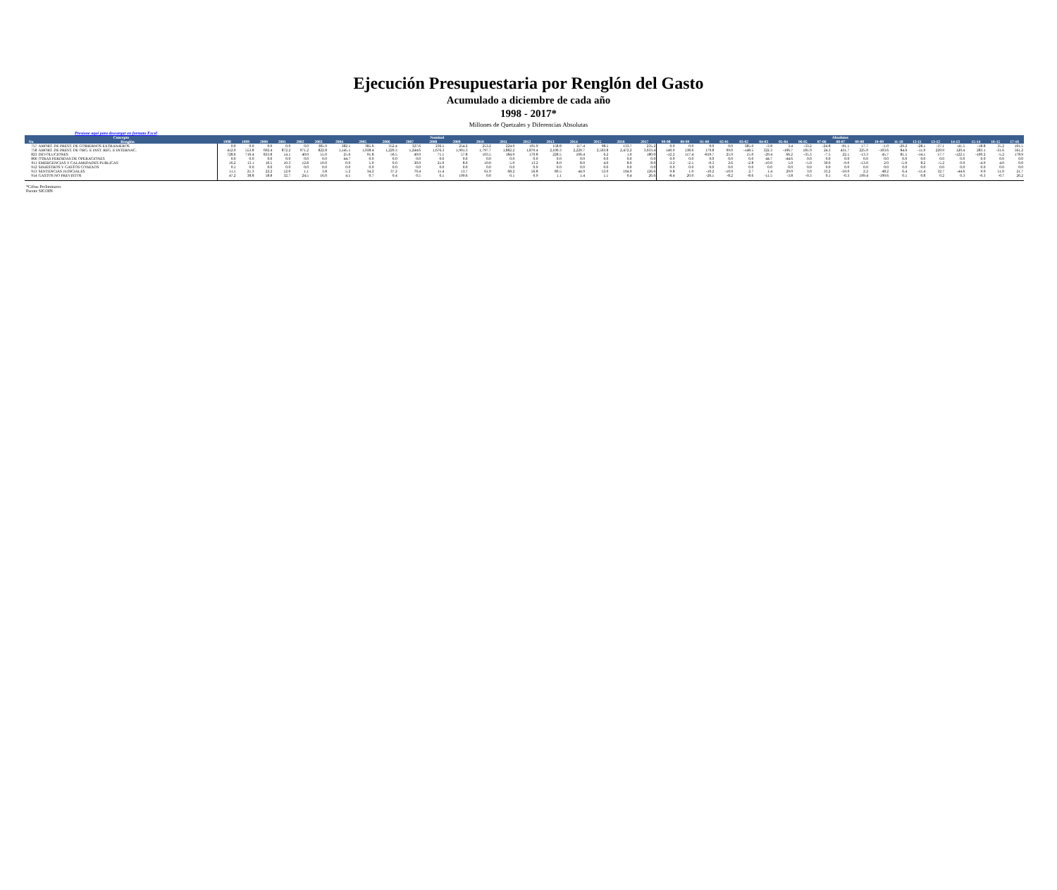Ejecución Presupuestaria por Renglón del Gasto
Acumulado a diciembre de cada año
1998 - 2017*
Millones de Quetzales y Diferencias Absolutas
Presione aquí para descargar en formato Excel
| Concepto | | Nominal | | | | | | | | | | | | | | | | | | | | Absolutas | | | | | | | | | | | | | | | | | | |
| --- | --- | --- | --- | --- | --- | --- | --- | --- | --- | --- | --- | --- | --- | --- | --- | --- | --- | --- | --- | --- | --- | --- | --- | --- | --- | --- | --- | --- | --- | --- | --- | --- | --- | --- | --- | --- | --- | --- | --- | --- |
| No | Renglón | 1998 | 1999 | 2000 | 2001 | 2002 | 2003 | 2004 | 2005 | 2006 | 2007 | 2008 | 2009 | 2010 | 2011 | 2012 | 2013 | 2014 | 2015 | 2016 | 2017 | 99-98 | 00-99 | 01-00 | 02-01 | 03-02 | 04-03 | 05-04 | 06-05 | 07-06 | 08-07 | 09-08 | 10-09 | 11-10 | 12-11 | 13-12 | 14-13 | 15-14 | 16-15 | 17-16 |
| 757 | AMORT. DE PREST. DE GOBIERNOS EXTRANJEROS | 0.0 | 0.0 | 0.0 | 0.0 | 0.0 | 385.9 | 382.1 | 385.6 | 352.4 | 327.6 | 236.5 | 254.2 | 253.2 | 224.0 | 195.9 | 158.8 | 117.4 | 98.5 | 133.7 | 235.2 | 0.0 | 0.0 | 0.0 | 0.0 | 385.9 | -3.8 | 3.4 | -33.2 | -24.8 | -91.1 | 17.7 | -1.0 | -29.2 | -28.1 | -37.1 | -41.5 | -18.8 | 35.2 | 101.5 |
| 758 | AMORT. DE PREST. DE ORG. E INST. REG. E INTERNAC. | 412.9 | 553.8 | 692.4 | 872.2 | 971.2 | 822.8 | 1,145.1 | 1,038.4 | 1,220.3 | 1,244.6 | 1,676.3 | 1,901.3 | 1,797.7 | 1,882.2 | 1,870.4 | 2,100.3 | 2,220.7 | 2,503.8 | 2,472.2 | 3,033.4 | 140.9 | 138.6 | 179.8 | 99.0 | -148.5 | 322.3 | -106.7 | 181.9 | 24.3 | 431.7 | 225.0 | -103.6 | 84.6 | -11.9 | 229.9 | 120.4 | 283.1 | -31.6 | 561.2 |
| 823 | DEVOLUCIONES | 728.6 | 716.4 | 833.8 | 14.1 | 40.0 | 55.0 | 25.6 | 91.8 | 56.5 | 49.0 | 71.1 | 57.8 | 103.5 | 184.9 | 170.8 | 228.5 | 106.4 | 6.2 | 1.0 | 180.0 | -12.2 | 117.4 | -819.7 | 25.9 | 15.0 | -29.4 | 66.2 | -35.3 | -7.5 | 22.1 | -13.3 | 45.7 | 81.5 | -14.1 | 57.7 | -122.1 | -100.2 | -5.2 | 178.9 |
| 866 | OTRAS PERDIDAS DE OPERACIONES | 0.0 | 0.0 | 0.0 | 0.0 | 0.0 | 0.0 | 44.7 | 0.0 | 0.0 | 0.0 | 0.0 | 0.0 | 0.0 | 0.0 | 0.0 | 0.0 | 0.0 | 0.0 | 0.0 | 0.0 | 0.0 | 0.0 | 0.0 | 0.0 | 0.0 | 44.7 | -44.6 | 0.0 | 0.0 | 0.0 | 0.0 | 0.0 | 0.0 | 0.0 | 0.0 | 0.0 | 0.0 | 0.0 | 0.0 |
| 911 | EMERGENCIAS Y CALAMIDADES PUBLICAS | 16.2 | 13.1 | 10.5 | 10.3 | 12.8 | 10.0 | 0.0 | 5.0 | 0.0 | 30.0 | 21.0 | 8.0 | 10.0 | 5.0 | 13.2 | 8.0 | 8.0 | 4.0 | 8.0 | 8.0 | -3.2 | -2.5 | -0.3 | 2.6 | -2.8 | -10.0 | 5.0 | -5.0 | 30.0 | -9.0 | -13.0 | 2.0 | -5.0 | 8.2 | -5.2 | 0.0 | -4.0 | 4.0 | 0.0 |
| 912 | SINIESTROS Y GASTOS CONEXOS | 0.1 | 0.0 | 0.0 | 0.0 | 0.0 | 0.0 | 0.0 | 0.0 | 0.0 | 0.0 | 0.0 | 0.0 | 0.0 | 0.0 | 0.0 | 0.0 | 0.0 | 0.0 | 0.0 | 0.0 | 0.0 | 0.0 | 0.0 | 0.0 | 0.0 | 0.0 | 0.0 | 0.0 | 0.0 | 0.0 | 0.0 | 0.0 | 0.0 | 0.0 | 0.0 | 0.0 | 0.0 | 0.0 | 0.0 |
| 913 | SENTENCIAS JUDICIALES | 11.5 | 21.3 | 22.2 | 12.0 | 1.1 | 3.8 | 5.2 | 34.2 | 37.2 | 70.4 | 11.4 | 13.7 | 61.9 | 68.2 | 56.8 | 89.5 | 44.9 | 53.9 | 104.9 | 126.6 | 9.8 | 1.0 | -10.2 | -10.9 | 2.7 | 1.4 | 29.0 | 3.0 | 33.2 | -59.0 | 2.2 | 48.2 | 6.4 | -11.4 | 32.7 | -44.6 | 9.0 | 51.0 | 21.7 |
| 914 | GASTOS NO PREVISTOS | 47.2 | 38.8 | 58.8 | 32.7 | 24.5 | 16.0 | 4.5 | 0.7 | 0.4 | 0.5 | 0.1 | 199.6 | 0.0 | 0.1 | 0.9 | 1.1 | 1.4 | 1.1 | 0.4 | 26.6 | -8.4 | 20.0 | -26.1 | -8.2 | -8.6 | -11.5 | -3.8 | -0.3 | 0.1 | -0.3 | 199.4 | -199.6 | 0.1 | 0.8 | 0.2 | 0.3 | -0.3 | -0.7 | 26.2 |
*Cifras Preliminares
Fuente SICOIN